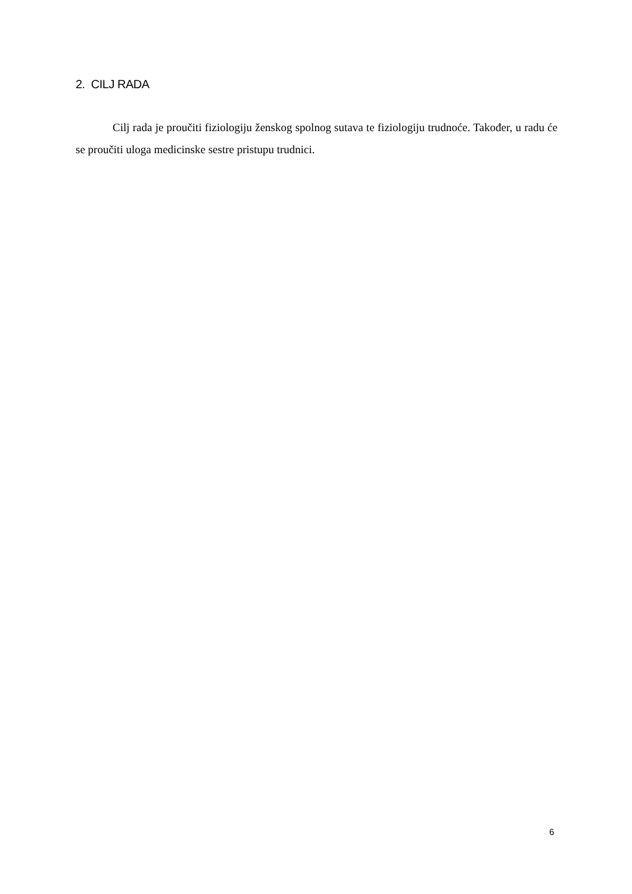2. CILJ RADA
Cilj rada je proučiti fiziologiju ženskog spolnog sutava te fiziologiju trudnoće. Također, u radu će se proučiti uloga medicinske sestre pristupu trudnici.
6